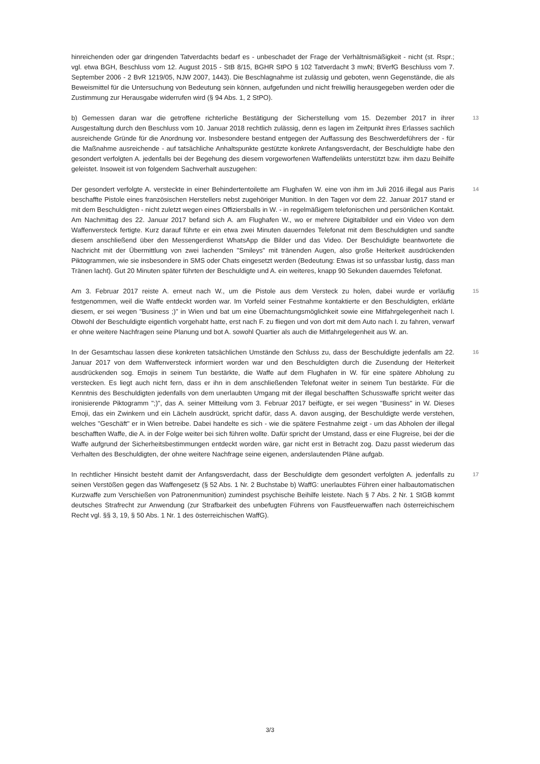hinreichenden oder gar dringenden Tatverdachts bedarf es - unbeschadet der Frage der Verhältnismäßigkeit - nicht (st. Rspr.; vgl. etwa BGH, Beschluss vom 12. August 2015 - StB 8/15, BGHR StPO § 102 Tatverdacht 3 mwN; BVerfG Beschluss vom 7. September 2006 - 2 BvR 1219/05, NJW 2007, 1443). Die Beschlagnahme ist zulässig und geboten, wenn Gegenstände, die als Beweismittel für die Untersuchung von Bedeutung sein können, aufgefunden und nicht freiwillig herausgegeben werden oder die Zustimmung zur Herausgabe widerrufen wird (§ 94 Abs. 1, 2 StPO).
b) Gemessen daran war die getroffene richterliche Bestätigung der Sicherstellung vom 15. Dezember 2017 in ihrer Ausgestaltung durch den Beschluss vom 10. Januar 2018 rechtlich zulässig, denn es lagen im Zeitpunkt ihres Erlasses sachlich ausreichende Gründe für die Anordnung vor. Insbesondere bestand entgegen der Auffassung des Beschwerdeführers der - für die Maßnahme ausreichende - auf tatsächliche Anhaltspunkte gestützte konkrete Anfangsverdacht, der Beschuldigte habe den gesondert verfolgten A. jedenfalls bei der Begehung des diesem vorgeworfenen Waffendelikts unterstützt bzw. ihm dazu Beihilfe geleistet. Insoweit ist von folgendem Sachverhalt auszugehen:
13
Der gesondert verfolgte A. versteckte in einer Behindertentoilette am Flughafen W. eine von ihm im Juli 2016 illegal aus Paris beschaffte Pistole eines französischen Herstellers nebst zugehöriger Munition. In den Tagen vor dem 22. Januar 2017 stand er mit dem Beschuldigten - nicht zuletzt wegen eines Offiziersballs in W. - in regelmäßigem telefonischen und persönlichen Kontakt. Am Nachmittag des 22. Januar 2017 befand sich A. am Flughafen W., wo er mehrere Digitalbilder und ein Video von dem Waffenversteck fertigte. Kurz darauf führte er ein etwa zwei Minuten dauerndes Telefonat mit dem Beschuldigten und sandte diesem anschließend über den Messengerdienst WhatsApp die Bilder und das Video. Der Beschuldigte beantwortete die Nachricht mit der Übermittlung von zwei lachenden "Smileys" mit tränenden Augen, also große Heiterkeit ausdrückenden Piktogrammen, wie sie insbesondere in SMS oder Chats eingesetzt werden (Bedeutung: Etwas ist so unfassbar lustig, dass man Tränen lacht). Gut 20 Minuten später führten der Beschuldigte und A. ein weiteres, knapp 90 Sekunden dauerndes Telefonat.
14
Am 3. Februar 2017 reiste A. erneut nach W., um die Pistole aus dem Versteck zu holen, dabei wurde er vorläufig festgenommen, weil die Waffe entdeckt worden war. Im Vorfeld seiner Festnahme kontaktierte er den Beschuldigten, erklärte diesem, er sei wegen "Business ;)" in Wien und bat um eine Übernachtungsmöglichkeit sowie eine Mitfahrgelegenheit nach I. Obwohl der Beschuldigte eigentlich vorgehabt hatte, erst nach F. zu fliegen und von dort mit dem Auto nach I. zu fahren, verwarf er ohne weitere Nachfragen seine Planung und bot A. sowohl Quartier als auch die Mitfahrgelegenheit aus W. an.
15
In der Gesamtschau lassen diese konkreten tatsächlichen Umstände den Schluss zu, dass der Beschuldigte jedenfalls am 22. Januar 2017 von dem Waffenversteck informiert worden war und den Beschuldigten durch die Zusendung der Heiterkeit ausdrückenden sog. Emojis in seinem Tun bestärkte, die Waffe auf dem Flughafen in W. für eine spätere Abholung zu verstecken. Es liegt auch nicht fern, dass er ihn in dem anschließenden Telefonat weiter in seinem Tun bestärkte. Für die Kenntnis des Beschuldigten jedenfalls von dem unerlaubten Umgang mit der illegal beschafften Schusswaffe spricht weiter das ironisierende Piktogramm ";)", das A. seiner Mitteilung vom 3. Februar 2017 beifügte, er sei wegen "Business" in W. Dieses Emoji, das ein Zwinkern und ein Lächeln ausdrückt, spricht dafür, dass A. davon ausging, der Beschuldigte werde verstehen, welches "Geschäft" er in Wien betreibe. Dabei handelte es sich - wie die spätere Festnahme zeigt - um das Abholen der illegal beschafften Waffe, die A. in der Folge weiter bei sich führen wollte. Dafür spricht der Umstand, dass er eine Flugreise, bei der die Waffe aufgrund der Sicherheitsbestimmungen entdeckt worden wäre, gar nicht erst in Betracht zog. Dazu passt wiederum das Verhalten des Beschuldigten, der ohne weitere Nachfrage seine eigenen, anderslautenden Pläne aufgab.
16
In rechtlicher Hinsicht besteht damit der Anfangsverdacht, dass der Beschuldigte dem gesondert verfolgten A. jedenfalls zu seinen Verstößen gegen das Waffengesetz (§ 52 Abs. 1 Nr. 2 Buchstabe b) WaffG: unerlaubtes Führen einer halbautomatischen Kurzwaffe zum Verschießen von Patronenmunition) zumindest psychische Beihilfe leistete. Nach § 7 Abs. 2 Nr. 1 StGB kommt deutsches Strafrecht zur Anwendung (zur Strafbarkeit des unbefugten Führens von Faustfeuerwaffen nach österreichischem Recht vgl. §§ 3, 19, § 50 Abs. 1 Nr. 1 des österreichischen WaffG).
17
3/3